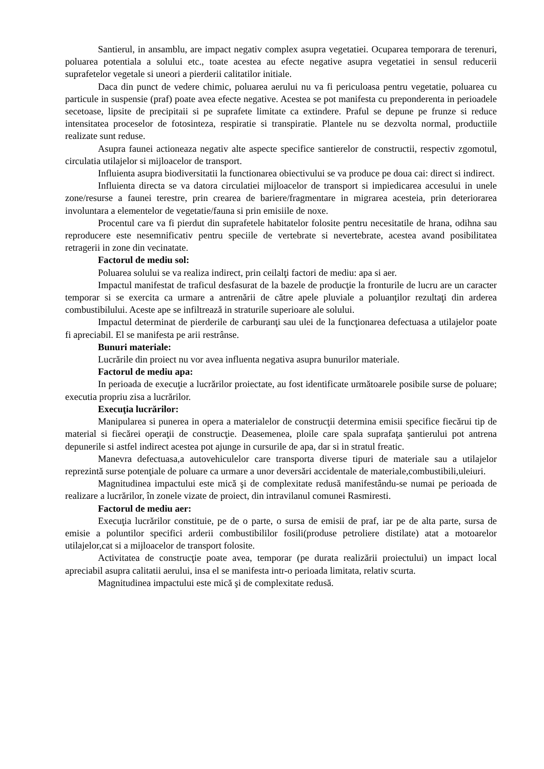Santierul, in ansamblu, are impact negativ complex asupra vegetatiei. Ocuparea temporara de terenuri, poluarea potentiala a solului etc., toate acestea au efecte negative asupra vegetatiei in sensul reducerii suprafetelor vegetale si uneori a pierderii calitatilor initiale.
Daca din punct de vedere chimic, poluarea aerului nu va fi periculoasa pentru vegetatie, poluarea cu particule in suspensie (praf) poate avea efecte negative. Acestea se pot manifesta cu preponderenta in perioadele secetoase, lipsite de precipitaii si pe suprafete limitate ca extindere. Praful se depune pe frunze si reduce intensitatea proceselor de fotosinteza, respiratie si transpiratie. Plantele nu se dezvolta normal, productiile realizate sunt reduse.
Asupra faunei actioneaza negativ alte aspecte specifice santierelor de constructii, respectiv zgomotul, circulatia utilajelor si mijloacelor de transport.
Influienta asupra biodiversitatii la functionarea obiectivului se va produce pe doua cai: direct si indirect.
Influienta directa se va datora circulatiei mijloacelor de transport si impiedicarea accesului in unele zone/resurse a faunei terestre, prin crearea de bariere/fragmentare in migrarea acesteia, prin deteriorarea involuntara a elementelor de vegetatie/fauna si prin emisiile de noxe.
Procentul care va fi pierdut din suprafetele habitatelor folosite pentru necesitatile de hrana, odihna sau reproducere este nesemnificativ pentru speciile de vertebrate si nevertebrate, acestea avand posibilitatea retragerii in zone din vecinatate.
Factorul de mediu sol:
Poluarea solului se va realiza indirect, prin ceilalţi factori de mediu: apa si aer.
Impactul manifestat de traficul desfasurat de la bazele de producţie la fronturile de lucru are un caracter temporar si se exercita ca urmare a antrenării de către apele pluviale a poluanţilor rezultaţi din arderea combustibilului. Aceste ape se infiltrează in straturile superioare ale solului.
Impactul determinat de pierderile de carburanţi sau ulei de la funcţionarea defectuasa a utilajelor poate fi apreciabil. El se manifesta pe arii restrânse.
Bunuri materiale:
Lucrările din proiect nu vor avea influenta negativa asupra bunurilor materiale.
Factorul de mediu apa:
In perioada de execuţie a lucrărilor proiectate, au fost identificate următoarele posibile surse de poluare; executia propriu zisa a lucrărilor.
Execuţia lucrărilor:
Manipularea si punerea in opera a materialelor de construcţii determina emisii specifice fiecărui tip de material si fiecărei operaţii de construcţie. Deasemenea, ploile care spala suprafaţa şantierului pot antrena depunerile si astfel indirect acestea pot ajunge in cursurile de apa, dar si in stratul freatic.
Manevra defectuasa,a autovehiculelor care transporta diverse tipuri de materiale sau a utilajelor reprezintă surse potenţiale de poluare ca urmare a unor deversări accidentale de materiale,combustibili,uleiuri.
Magnitudinea impactului este mică şi de complexitate redusă manifestându-se numai pe perioada de realizare a lucrărilor, în zonele vizate de proiect, din intravilanul comunei Rasmiresti.
Factorul de mediu aer:
Execuţia lucrărilor constituie, pe de o parte, o sursa de emisii de praf, iar pe de alta parte, sursa de emisie a poluntilor specifici arderii combustibililor fosili(produse petroliere distilate) atat a motoarelor utilajelor,cat si a mijloacelor de transport folosite.
Activitatea de construcţie poate avea, temporar (pe durata realizării proiectului) un impact local apreciabil asupra calitatii aerului, insa el se manifesta intr-o perioada limitata, relativ scurta.
Magnitudinea impactului este mică şi de complexitate redusă.